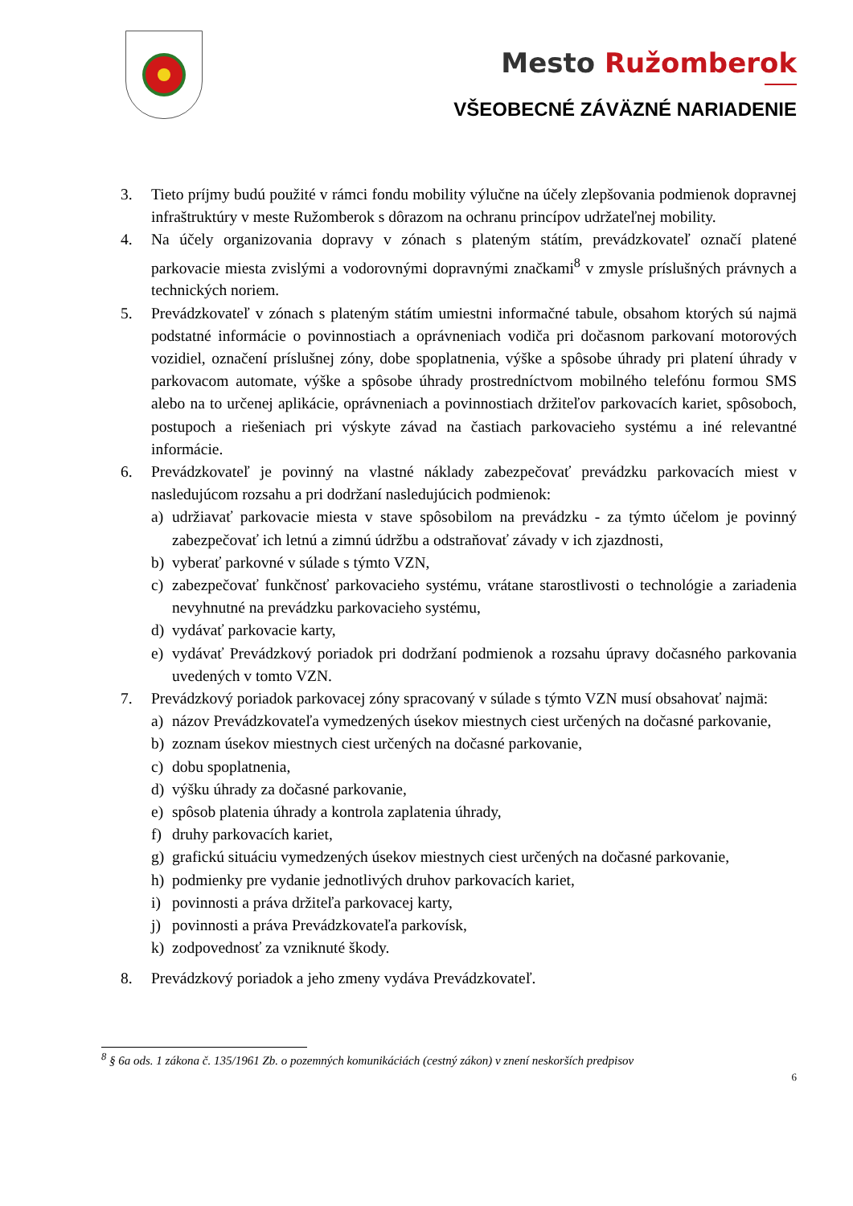Mesto Ružomberok
VŠEOBECNÉ ZÁVÄZNÉ NARIADENIE
3. Tieto príjmy budú použité v rámci fondu mobility výlučne na účely zlepšovania podmienok dopravnej infraštruktúry v meste Ružomberok s dôrazom na ochranu princípov udržateľnej mobility.
4. Na účely organizovania dopravy v zónach s plateným státím, prevádzkovateľ označí platené parkovacie miesta zvislými a vodorovnými dopravnými značkami<sup>8</sup> v zmysle príslušných právnych a technických noriem.
5. Prevádzkovateľ v zónach s plateným státím umiestni informačné tabule, obsahom ktorých sú najmä podstatné informácie o povinnostiach a oprávneniach vodiča pri dočasnom parkovaní motorových vozidiel, označení príslušnej zóny, dobe spoplatnenia, výške a spôsobe úhrady pri platení úhrady v parkovacom automate, výške a spôsobe úhrady prostredníctvom mobilného telefónu formou SMS alebo na to určenej aplikácie, oprávneniach a povinnostiach držiteľov parkovacích kariet, spôsoboch, postupoch a riešeniach pri výskyte závad na častiach parkovacieho systému a iné relevantné informácie.
6. Prevádzkovateľ je povinný na vlastné náklady zabezpečovať prevádzku parkovacích miest v nasledujúcom rozsahu a pri dodržaní nasledujúcich podmienok:
a) udržiavať parkovacie miesta v stave spôsobilom na prevádzku - za týmto účelom je povinný zabezpečovať ich letnú a zimnú údržbu a odstraňovať závady v ich zjazdnosti,
b) vyberať parkovné v súlade s týmto VZN,
c) zabezpečovať funkčnosť parkovacieho systému, vrátane starostlivosti o technológie a zariadenia nevyhnutné na prevádzku parkovacieho systému,
d) vydávať parkovacie karty,
e) vydávať Prevádzkový poriadok pri dodržaní podmienok a rozsahu úpravy dočasného parkovania uvedených v tomto VZN.
7. Prevádzkový poriadok parkovacej zóny spracovaný v súlade s týmto VZN musí obsahovať najmä:
a) názov Prevádzkovateľa vymedzených úsekov miestnych ciest určených na dočasné parkovanie,
b) zoznam úsekov miestnych ciest určených na dočasné parkovanie,
c) dobu spoplatnenia,
d) výšku úhrady za dočasné parkovanie,
e) spôsob platenia úhrady a kontrola zaplatenia úhrady,
f) druhy parkovacích kariet,
g) grafickú situáciu vymedzených úsekov miestnych ciest určených na dočasné parkovanie,
h) podmienky pre vydanie jednotlivých druhov parkovacích kariet,
i) povinnosti a práva držiteľa parkovacej karty,
j) povinnosti a práva Prevádzkovateľa parkovísk,
k) zodpovednosť za vzniknuté škody.
8. Prevádzkový poriadok a jeho zmeny vydáva Prevádzkovateľ.
<sup>8</sup> § 6a ods. 1 zákona č. 135/1961 Zb. o pozemných komunikáciách (cestný zákon) v znení neskorších predpisov
6